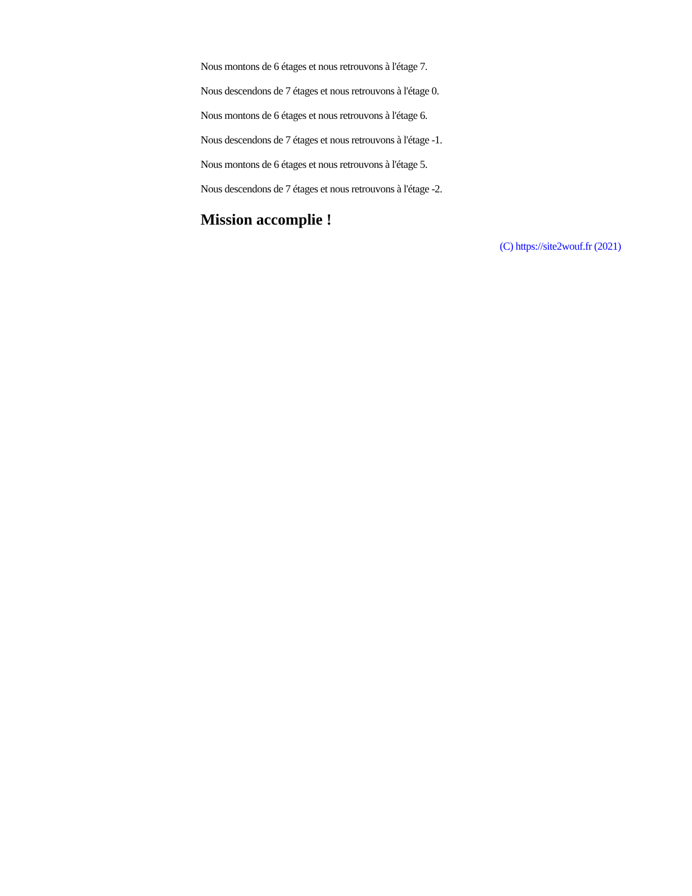Nous montons de 6 étages et nous retrouvons à l'étage 7.
Nous descendons de 7 étages et nous retrouvons à l'étage 0.
Nous montons de 6 étages et nous retrouvons à l'étage 6.
Nous descendons de 7 étages et nous retrouvons à l'étage -1.
Nous montons de 6 étages et nous retrouvons à l'étage 5.
Nous descendons de 7 étages et nous retrouvons à l'étage -2.
Mission accomplie !
(C) https://site2wouf.fr (2021)